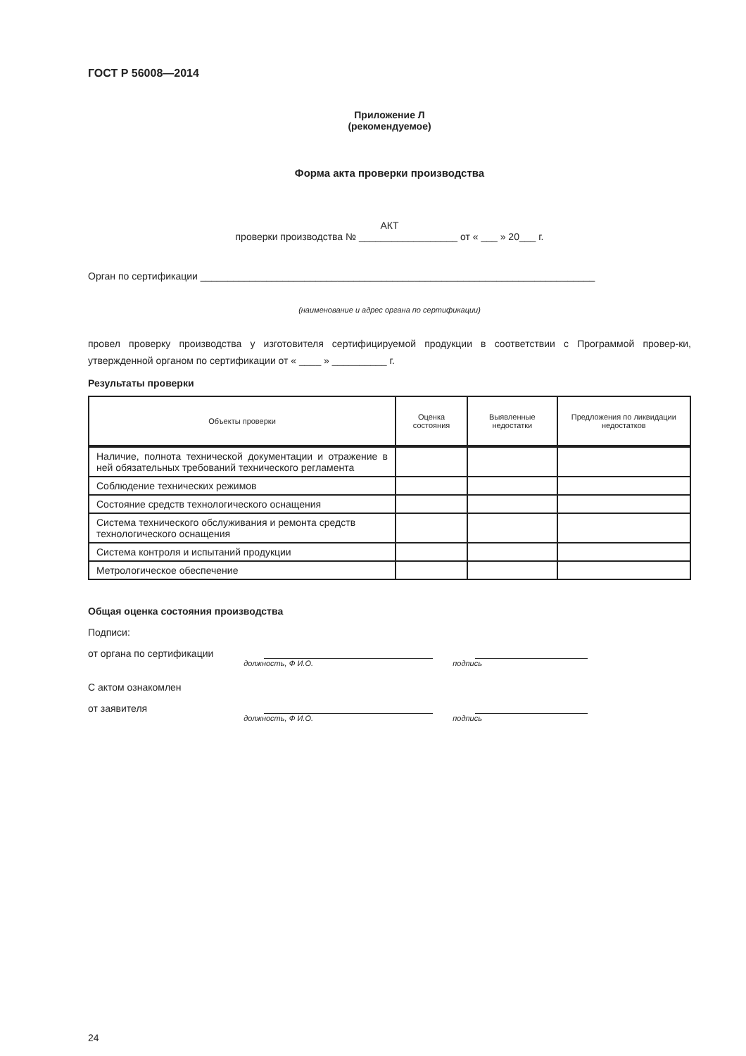ГОСТ Р 56008—2014
Приложение Л
(рекомендуемое)
Форма акта проверки производства
АКТ
проверки производства № __________________ от « ___ » 20___ г.
Орган по сертификации ________________________________________________________________________
(наименование и адрес органа по сертификации)
провел проверку производства у изготовителя сертифицируемой продукции в соответствии с Программой провер-ки, утвержденной органом по сертификации от « ____ » __________ г.
Результаты проверки
| Объекты проверки | Оценка состояния | Выявленные недостатки | Предложения по ликвидации недостатков |
| --- | --- | --- | --- |
| Наличие, полнота технической документации и отражение в ней обязательных требований технического регламента | | | |
| Соблюдение технических режимов | | | |
| Состояние средств технологического оснащения | | | |
| Система технического обслуживания и ремонта средств технологического оснащения | | | |
| Система контроля и испытаний продукции | | | |
| Метрологическое обеспечение | | | |
Общая оценка состояния производства
Подписи:
от органа по сертификации
должность, Ф И.О. подпись
С актом ознакомлен
от заявителя
должность, Ф И.О. подпись
24